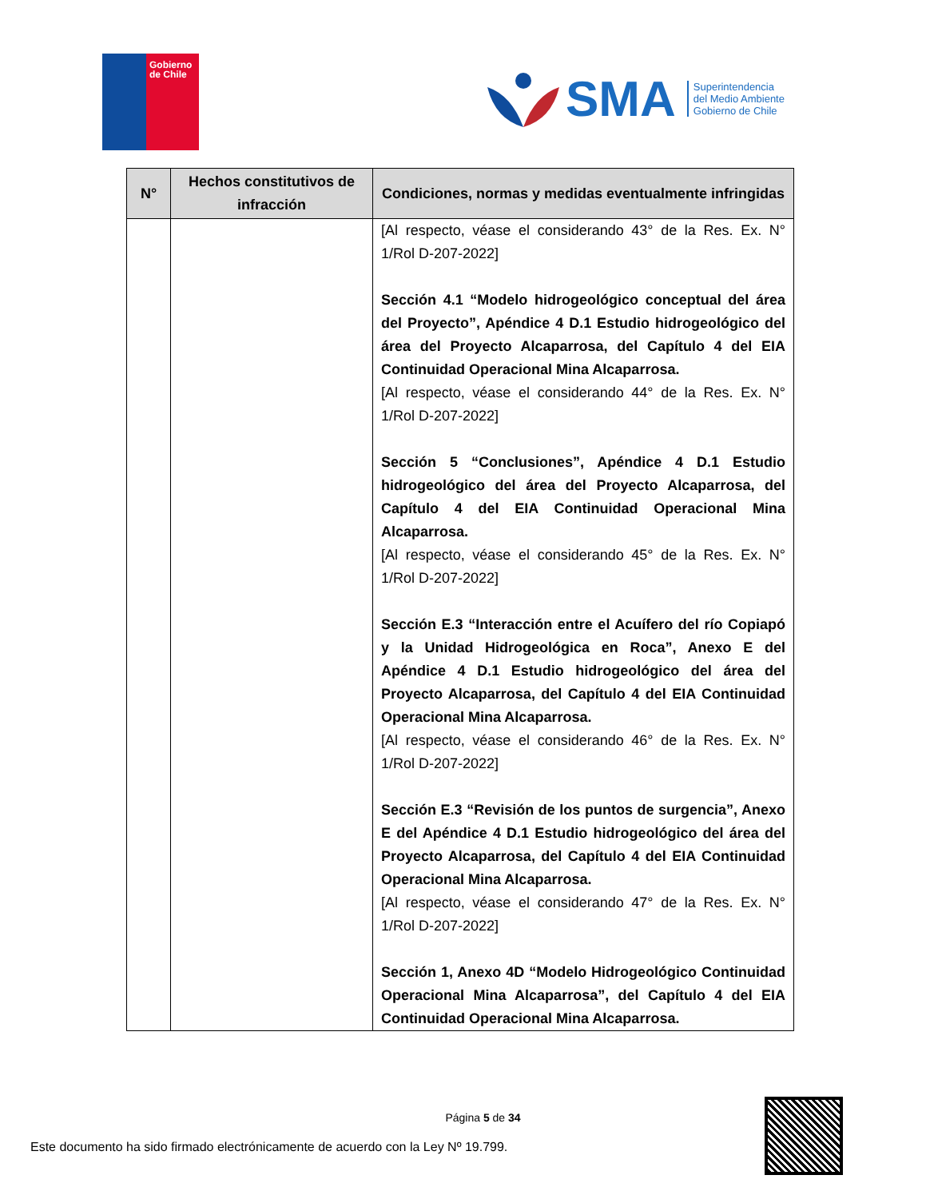Gobierno
de Chile
SMA
Superintendencia
del Medio Ambiente
Gobierno de Chile
| N° | Hechos constitutivos de infracción | Condiciones, normas y medidas eventualmente infringidas |
| --- | --- | --- |
| | | [Al respecto, véase el considerando 43° de la Res. Ex. N° 1/Rol D-207-2022] Sección 4.1 “Modelo hidrogeológico conceptual del área del Proyecto”, Apéndice 4 D.1 Estudio hidrogeológico del área del Proyecto Alcaparrosa, del Capítulo 4 del EIA Continuidad Operacional Mina Alcaparrosa. [Al respecto, véase el considerando 44° de la Res. Ex. N° 1/Rol D-207-2022] Sección 5 “Conclusiones”, Apéndice 4 D.1 Estudio hidrogeológico del área del Proyecto Alcaparrosa, del Capítulo 4 del EIA Continuidad Operacional Mina Alcaparrosa. [Al respecto, véase el considerando 45° de la Res. Ex. N° 1/Rol D-207-2022] Sección E.3 “Interacción entre el Acuífero del río Copiapó y la Unidad Hidrogeológica en Roca”, Anexo E del Apéndice 4 D.1 Estudio hidrogeológico del área del Proyecto Alcaparrosa, del Capítulo 4 del EIA Continuidad Operacional Mina Alcaparrosa. [Al respecto, véase el considerando 46° de la Res. Ex. N° 1/Rol D-207-2022] Sección E.3 “Revisión de los puntos de surgencia”, Anexo E del Apéndice 4 D.1 Estudio hidrogeológico del área del Proyecto Alcaparrosa, del Capítulo 4 del EIA Continuidad Operacional Mina Alcaparrosa. [Al respecto, véase el considerando 47° de la Res. Ex. N° 1/Rol D-207-2022] Sección 1, Anexo 4D “Modelo Hidrogeológico Continuidad Operacional Mina Alcaparrosa”, del Capítulo 4 del EIA Continuidad Operacional Mina Alcaparrosa. |
Página 5 de 34
Este documento ha sido firmado electrónicamente de acuerdo con la Ley Nº 19.799.